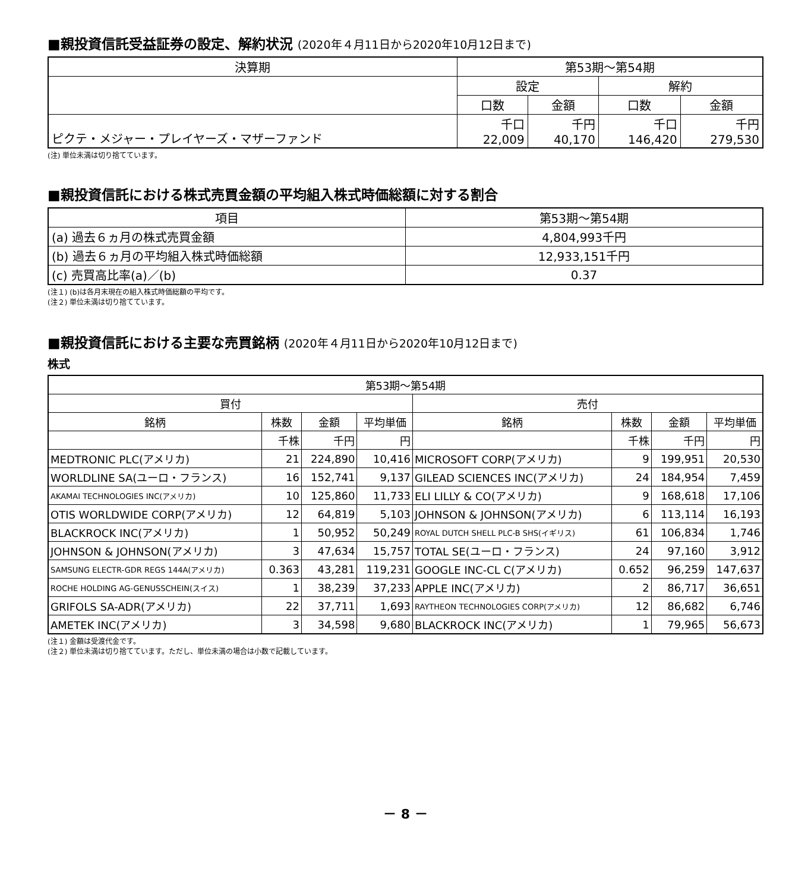■親投資信託受益証券の設定、解約状況 (2020年４月11日から2020年10月12日まで)
| 決算期 | 第53期～第54期 | | | |
| --- | --- | --- | --- | --- |
| | 設定 | | 解約 | |
| | 口数 | 金額 | 口数 | 金額 |
| ピクテ・メジャー・プレイヤーズ・マザーファンド | 千口 22,009 | 千円 40,170 | 千口 146,420 | 千円 279,530 |
(注) 単位未満は切り捨てています。
■親投資信託における株式売買金額の平均組入株式時価総額に対する割合
| 項目 | 第53期～第54期 |
| --- | --- |
| (a) 過去６ヵ月の株式売買金額 | 4,804,993千円 |
| (b) 過去６ヵ月の平均組入株式時価総額 | 12,933,151千円 |
| (c) 売買高比率(a)／(b) | 0.37 |
(注１) (b)は各月末現在の組入株式時価総額の平均です。
(注２) 単位未満は切り捨てています。
■親投資信託における主要な売買銘柄 (2020年４月11日から2020年10月12日まで)
株式
| 第53期～第54期 | | | | | | | |
| --- | --- | --- | --- | --- | --- | --- | --- |
| 買付 | | | | 売付 | | | |
| 銘柄 | 株数 | 金額 | 平均単価 | 銘柄 | 株数 | 金額 | 平均単価 |
| | 千株 | 千円 | 円 | | 千株 | 千円 | 円 |
| MEDTRONIC PLC(アメリカ) | 21 | 224,890 | 10,416 | MICROSOFT CORP(アメリカ) | 9 | 199,951 | 20,530 |
| WORLDLINE SA(ユーロ・フランス) | 16 | 152,741 | 9,137 | GILEAD SCIENCES INC(アメリカ) | 24 | 184,954 | 7,459 |
| AKAMAI TECHNOLOGIES INC(アメリカ) | 10 | 125,860 | 11,733 | ELI LILLY & CO(アメリカ) | 9 | 168,618 | 17,106 |
| OTIS WORLDWIDE CORP(アメリカ) | 12 | 64,819 | 5,103 | JOHNSON & JOHNSON(アメリカ) | 6 | 113,114 | 16,193 |
| BLACKROCK INC(アメリカ) | 1 | 50,952 | 50,249 | ROYAL DUTCH SHELL PLC-B SHS(イギリス) | 61 | 106,834 | 1,746 |
| JOHNSON & JOHNSON(アメリカ) | 3 | 47,634 | 15,757 | TOTAL SE(ユーロ・フランス) | 24 | 97,160 | 3,912 |
| SAMSUNG ELECTR-GDR REGS 144A(アメリカ) | 0.363 | 43,281 | 119,231 | GOOGLE INC-CL C(アメリカ) | 0.652 | 96,259 | 147,637 |
| ROCHE HOLDING AG-GENUSSCHEIN(スイス) | 1 | 38,239 | 37,233 | APPLE INC(アメリカ) | 2 | 86,717 | 36,651 |
| GRIFOLS SA-ADR(アメリカ) | 22 | 37,711 | 1,693 | RAYTHEON TECHNOLOGIES CORP(アメリカ) | 12 | 86,682 | 6,746 |
| AMETEK INC(アメリカ) | 3 | 34,598 | 9,680 | BLACKROCK INC(アメリカ) | 1 | 79,965 | 56,673 |
(注１) 金額は受渡代金です。
(注２) 単位未満は切り捨てています。ただし、単位未満の場合は小数で記載しています。
－ 8 －